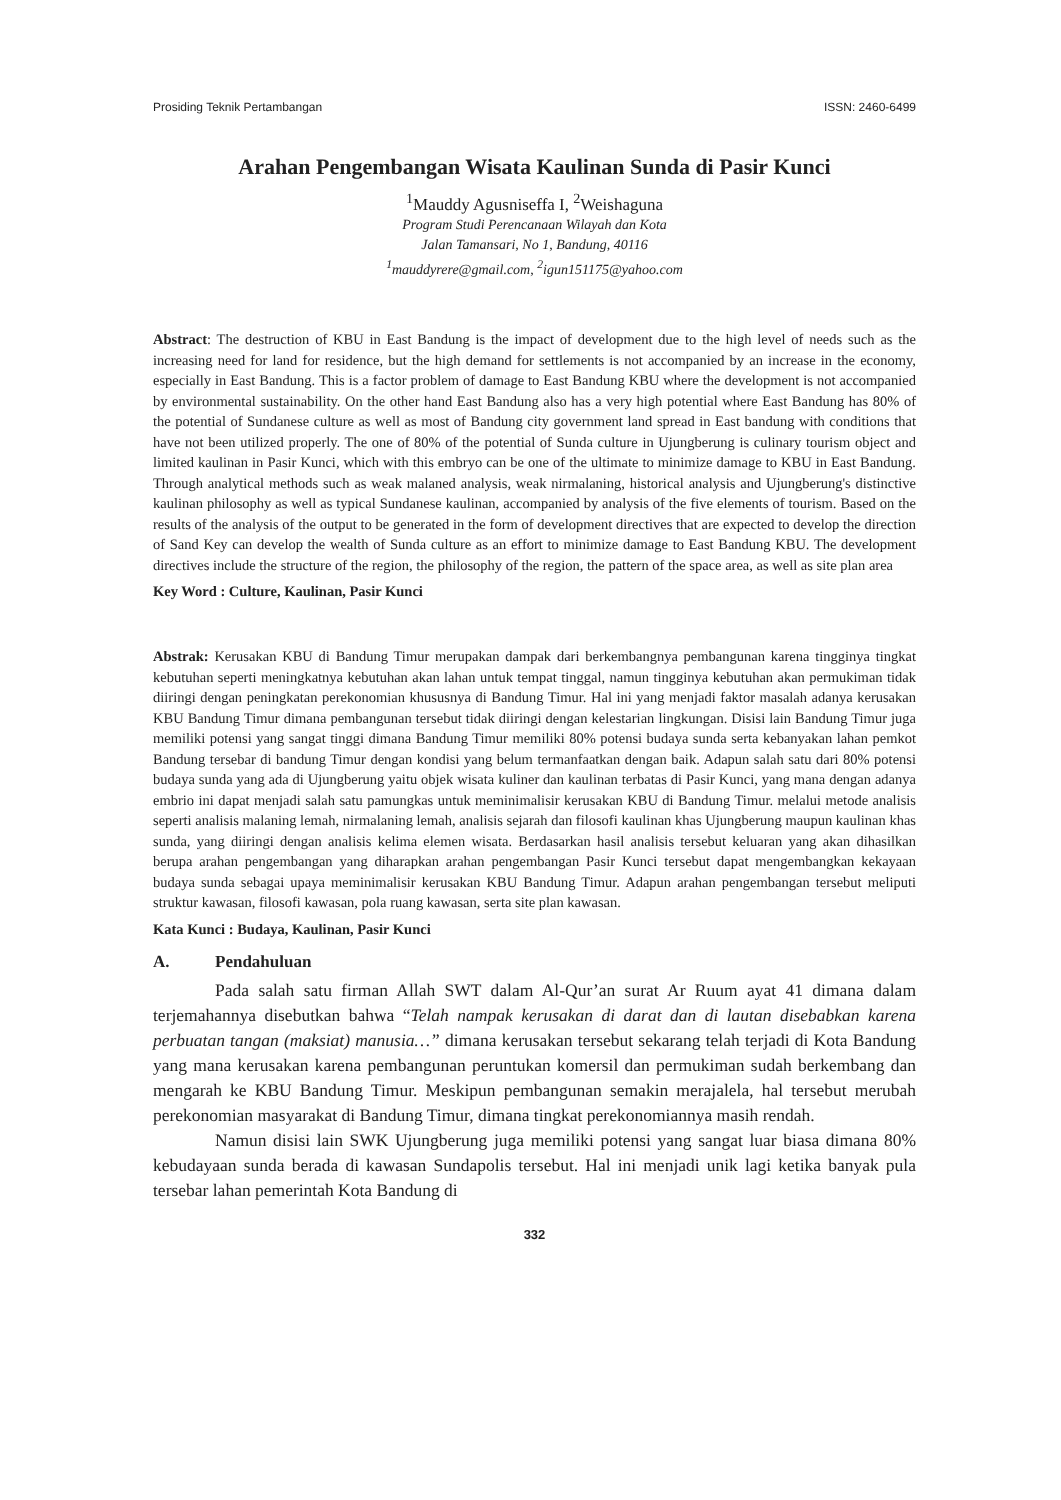Prosiding Teknik Pertambangan ISSN: 2460-6499
Arahan Pengembangan Wisata Kaulinan Sunda di Pasir Kunci
<sup>1</sup> Mauddy Agusniseffa I, <sup>2</sup>Weishaguna
Program Studi Perencanaan Wilayah dan Kota
Jalan Tamansari, No 1, Bandung, 40116
<sup>1</sup> mauddyrere@gmail.com, <sup>2</sup>igun151175@yahoo.com
Abstract: The destruction of KBU in East Bandung is the impact of development due to the high level of needs such as the increasing need for land for residence, but the high demand for settlements is not accompanied by an increase in the economy, especially in East Bandung. This is a factor problem of damage to East Bandung KBU where the development is not accompanied by environmental sustainability. On the other hand East Bandung also has a very high potential where East Bandung has 80% of the potential of Sundanese culture as well as most of Bandung city government land spread in East bandung with conditions that have not been utilized properly. The one of 80% of the potential of Sunda culture in Ujungberung is culinary tourism object and limited kaulinan in Pasir Kunci, which with this embryo can be one of the ultimate to minimize damage to KBU in East Bandung. Through analytical methods such as weak malaned analysis, weak nirmalaning, historical analysis and Ujungberung's distinctive kaulinan philosophy as well as typical Sundanese kaulinan, accompanied by analysis of the five elements of tourism. Based on the results of the analysis of the output to be generated in the form of development directives that are expected to develop the direction of Sand Key can develop the wealth of Sunda culture as an effort to minimize damage to East Bandung KBU. The development directives include the structure of the region, the philosophy of the region, the pattern of the space area, as well as site plan area
Key Word : Culture, Kaulinan, Pasir Kunci
Abstrak: Kerusakan KBU di Bandung Timur merupakan dampak dari berkembangnya pembangunan karena tingginya tingkat kebutuhan seperti meningkatnya kebutuhan akan lahan untuk tempat tinggal, namun tingginya kebutuhan akan permukiman tidak diiringi dengan peningkatan perekonomian khususnya di Bandung Timur. Hal ini yang menjadi faktor masalah adanya kerusakan KBU Bandung Timur dimana pembangunan tersebut tidak diiringi dengan kelestarian lingkungan. Disisi lain Bandung Timur juga memiliki potensi yang sangat tinggi dimana Bandung Timur memiliki 80% potensi budaya sunda serta kebanyakan lahan pemkot Bandung tersebar di bandung Timur dengan kondisi yang belum termanfaatkan dengan baik. Adapun salah satu dari 80% potensi budaya sunda yang ada di Ujungberung yaitu objek wisata kuliner dan kaulinan terbatas di Pasir Kunci, yang mana dengan adanya embrio ini dapat menjadi salah satu pamungkas untuk meminimalisir kerusakan KBU di Bandung Timur. melalui metode analisis seperti analisis malaning lemah, nirmalaning lemah, analisis sejarah dan filosofi kaulinan khas Ujungberung maupun kaulinan khas sunda, yang diiringi dengan analisis kelima elemen wisata. Berdasarkan hasil analisis tersebut keluaran yang akan dihasilkan berupa arahan pengembangan yang diharapkan arahan pengembangan Pasir Kunci tersebut dapat mengembangkan kekayaan budaya sunda sebagai upaya meminimalisir kerusakan KBU Bandung Timur. Adapun arahan pengembangan tersebut meliputi struktur kawasan, filosofi kawasan, pola ruang kawasan, serta site plan kawasan.
Kata Kunci : Budaya, Kaulinan, Pasir Kunci
A. Pendahuluan
Pada salah satu firman Allah SWT dalam Al-Qur’an surat Ar Ruum ayat 41 dimana dalam terjemahannya disebutkan bahwa “Telah nampak kerusakan di darat dan di lautan disebabkan karena perbuatan tangan (maksiat) manusia…” dimana kerusakan tersebut sekarang telah terjadi di Kota Bandung yang mana kerusakan karena pembangunan peruntukan komersil dan permukiman sudah berkembang dan mengarah ke KBU Bandung Timur. Meskipun pembangunan semakin merajalela, hal tersebut merubah perekonomian masyarakat di Bandung Timur, dimana tingkat perekonomiannya masih rendah.
Namun disisi lain SWK Ujungberung juga memiliki potensi yang sangat luar biasa dimana 80% kebudayaan sunda berada di kawasan Sundapolis tersebut. Hal ini menjadi unik lagi ketika banyak pula tersebar lahan pemerintah Kota Bandung di
332